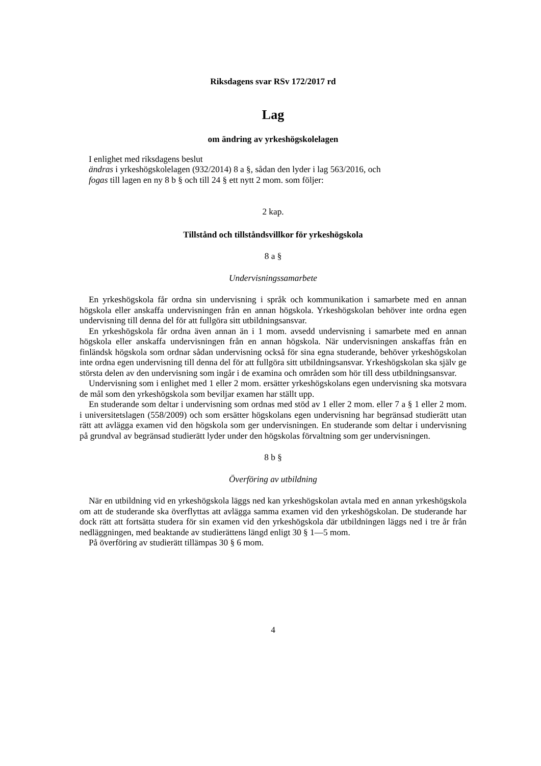Riksdagens svar RSv 172/2017 rd
Lag
om ändring av yrkeshögskolelagen
I enlighet med riksdagens beslut
ändras i yrkeshögskolelagen (932/2014) 8 a §, sådan den lyder i lag 563/2016, och
fogas till lagen en ny 8 b § och till 24 § ett nytt 2 mom. som följer:
2 kap.
Tillstånd och tillståndsvillkor för yrkeshögskola
8 a §
Undervisningssamarbete
En yrkeshögskola får ordna sin undervisning i språk och kommunikation i samarbete med en annan högskola eller anskaffa undervisningen från en annan högskola. Yrkeshögskolan behöver inte ordna egen undervisning till denna del för att fullgöra sitt utbildningsansvar.
En yrkeshögskola får ordna även annan än i 1 mom. avsedd undervisning i samarbete med en annan högskola eller anskaffa undervisningen från en annan högskola. När undervisningen anskaffas från en finländsk högskola som ordnar sådan undervisning också för sina egna studerande, behöver yrkeshögskolan inte ordna egen undervisning till denna del för att fullgöra sitt utbildningsansvar. Yrkeshögskolan ska själv ge största delen av den undervisning som ingår i de examina och områden som hör till dess utbildningsansvar.
Undervisning som i enlighet med 1 eller 2 mom. ersätter yrkeshögskolans egen undervisning ska motsvara de mål som den yrkeshögskola som beviljar examen har ställt upp.
En studerande som deltar i undervisning som ordnas med stöd av 1 eller 2 mom. eller 7 a § 1 eller 2 mom. i universitetslagen (558/2009) och som ersätter högskolans egen undervisning har begränsad studierätt utan rätt att avlägga examen vid den högskola som ger undervisningen. En studerande som deltar i undervisning på grundval av begränsad studierätt lyder under den högskolas förvaltning som ger undervisningen.
8 b §
Överföring av utbildning
När en utbildning vid en yrkeshögskola läggs ned kan yrkeshögskolan avtala med en annan yrkeshögskola om att de studerande ska överflyttas att avlägga samma examen vid den yrkeshögskolan. De studerande har dock rätt att fortsätta studera för sin examen vid den yrkeshögskola där utbildningen läggs ned i tre år från nedläggningen, med beaktande av studierättens längd enligt 30 § 1—5 mom.
På överföring av studierätt tillämpas 30 § 6 mom.
4